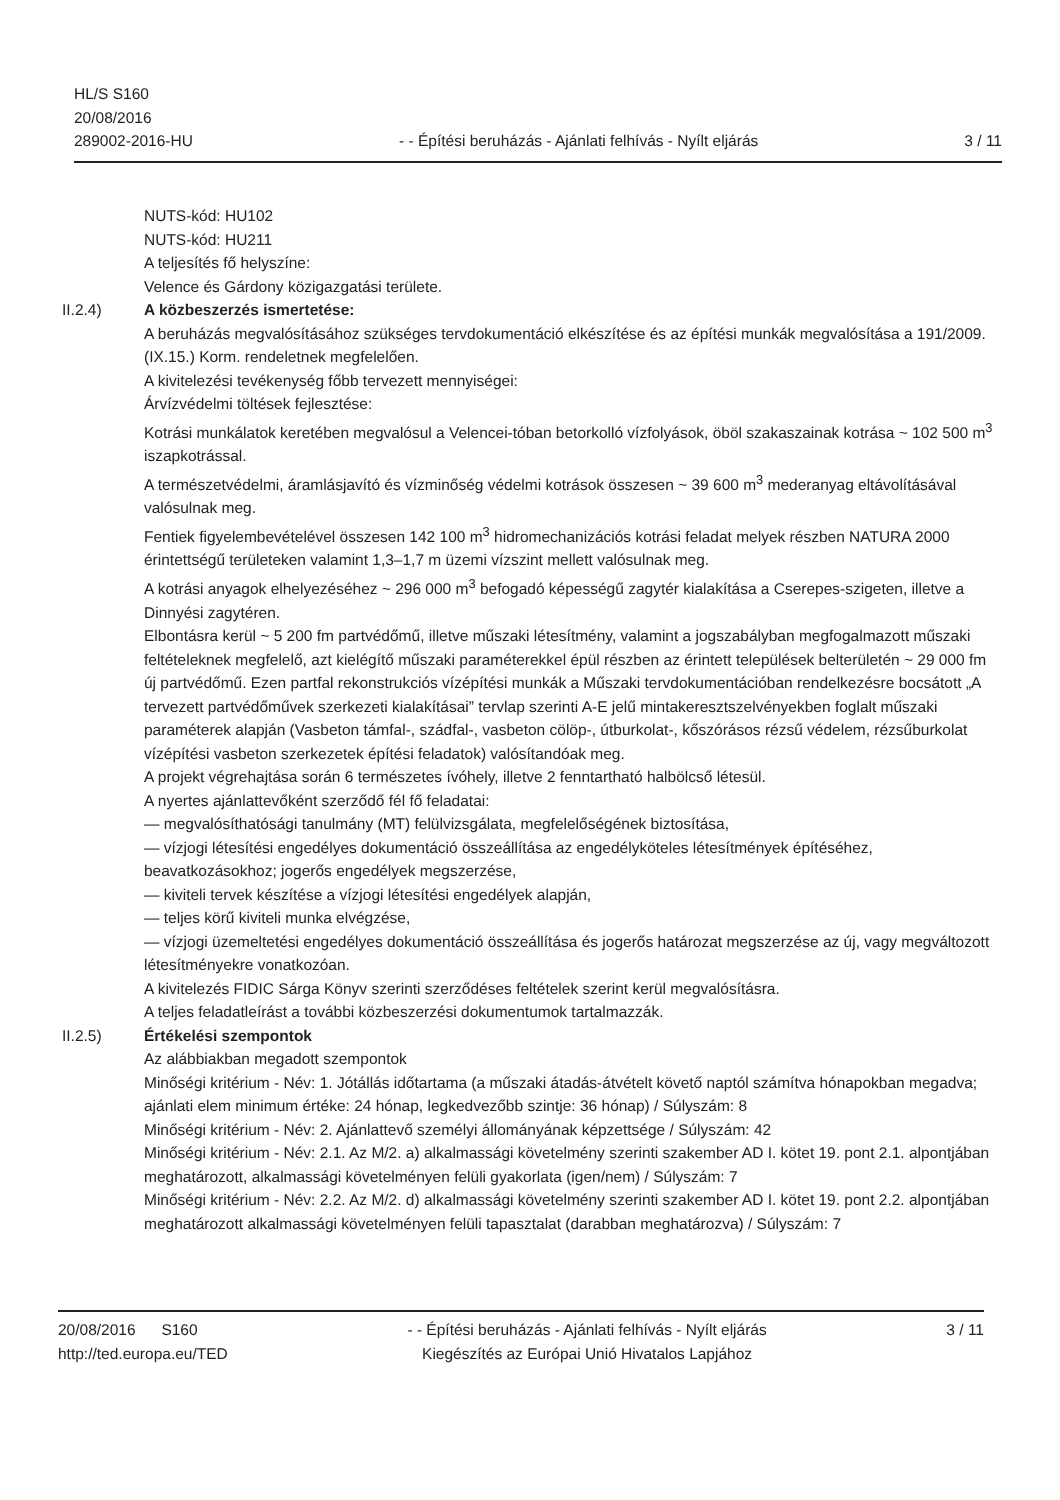HL/S S160
20/08/2016
289002-2016-HU
- - Építési beruházás - Ajánlati felhívás - Nyílt eljárás
3 / 11
NUTS-kód: HU102
NUTS-kód: HU211
A teljesítés fő helyszíne:
Velence és Gárdony közigazgatási területe.
II.2.4) A közbeszerzés ismertetése:
A beruházás megvalósításához szükséges tervdokumentáció elkészítése és az építési munkák megvalósítása a 191/2009. (IX.15.) Korm. rendeletnek megfelelően.
A kivitelezési tevékenység főbb tervezett mennyiségei:
Árvízvédelmi töltések fejlesztése:
Kotrási munkálatok keretében megvalósul a Velencei-tóban betorkolló vízfolyások, öböl szakaszainak kotrása ~ 102 500 m<sup>3</sup> iszapkotrással.
A természetvédelmi, áramlásjavító és vízminőség védelmi kotrások összesen ~ 39 600 m<sup>3</sup> mederanyag eltávolításával valósulnak meg.
Fentiek figyelembevételével összesen 142 100 m<sup>3</sup> hidromechanizációs kotrási feladat melyek részben NATURA 2000 érintettségű területeken valamint 1,3–1,7 m üzemi vízszint mellett valósulnak meg.
A kotrási anyagok elhelyezéséhez ~ 296 000 m<sup>3</sup> befogadó képességű zagytér kialakítása a Cserepes-szigeten, illetve a Dinnyési zagytéren.
Elbontásra kerül ~ 5 200 fm partvédőmű, illetve műszaki létesítmény, valamint a jogszabályban megfogalmazott műszaki feltételeknek megfelelő, azt kielégítő műszaki paraméterekkel épül részben az érintett települések belterületén ~ 29 000 fm új partvédőmű. Ezen partfal rekonstrukciós vízépítési munkák a Műszaki tervdokumentációban rendelkezésre bocsátott „A tervezett partvédőművek szerkezeti kialakításai” tervlap szerinti A-E jelű mintakeresztszelvényekben foglalt műszaki paraméterek alapján (Vasbeton támfal-, szádfal-, vasbeton cölöp-, útburkolat-, kőszórásos rézsű védelem, rézsűburkolat vízépítési vasbeton szerkezetek építési feladatok) valósítandóak meg.
A projekt végrehajtása során 6 természetes ívóhely, illetve 2 fenntartható halbölcső létesül.
A nyertes ajánlattevőként szerződő fél fő feladatai:
— megvalósíthatósági tanulmány (MT) felülvizsgálata, megfelelőségének biztosítása,
— vízjogi létesítési engedélyes dokumentáció összeállítása az engedélyköteles létesítmények építéséhez, beavatkozásokhoz; jogerős engedélyek megszerzése,
— kiviteli tervek készítése a vízjogi létesítési engedélyek alapján,
— teljes körű kiviteli munka elvégzése,
— vízjogi üzemeltetési engedélyes dokumentáció összeállítása és jogerős határozat megszerzése az új, vagy megváltozott létesítményekre vonatkozóan.
A kivitelezés FIDIC Sárga Könyv szerinti szerződéses feltételek szerint kerül megvalósításra.
A teljes feladatleírást a további közbeszerzési dokumentumok tartalmazzák.
II.2.5) Értékelési szempontok
Az alábbiakban megadott szempontok
Minőségi kritérium - Név: 1. Jótállás időtartama (a műszaki átadás-átvételt követő naptól számítva hónapokban megadva; ajánlati elem minimum értéke: 24 hónap, legkedvezőbb szintje: 36 hónap) / Súlyszám: 8
Minőségi kritérium - Név: 2. Ajánlattevő személyi állományának képzettsége / Súlyszám: 42
Minőségi kritérium - Név: 2.1. Az M/2. a) alkalmassági követelmény szerinti szakember AD I. kötet 19. pont 2.1. alpontjában meghatározott, alkalmassági követelményen felüli gyakorlata (igen/nem) / Súlyszám: 7
Minőségi kritérium - Név: 2.2. Az M/2. d) alkalmassági követelmény szerinti szakember AD I. kötet 19. pont 2.2. alpontjában meghatározott alkalmassági követelményen felüli tapasztalat (darabban meghatározva) / Súlyszám: 7
20/08/2016 S160
http://ted.europa.eu/TED
- - Építési beruházás - Ajánlati felhívás - Nyílt eljárás
Kiegészítés az Európai Unió Hivatalos Lapjához
3 / 11